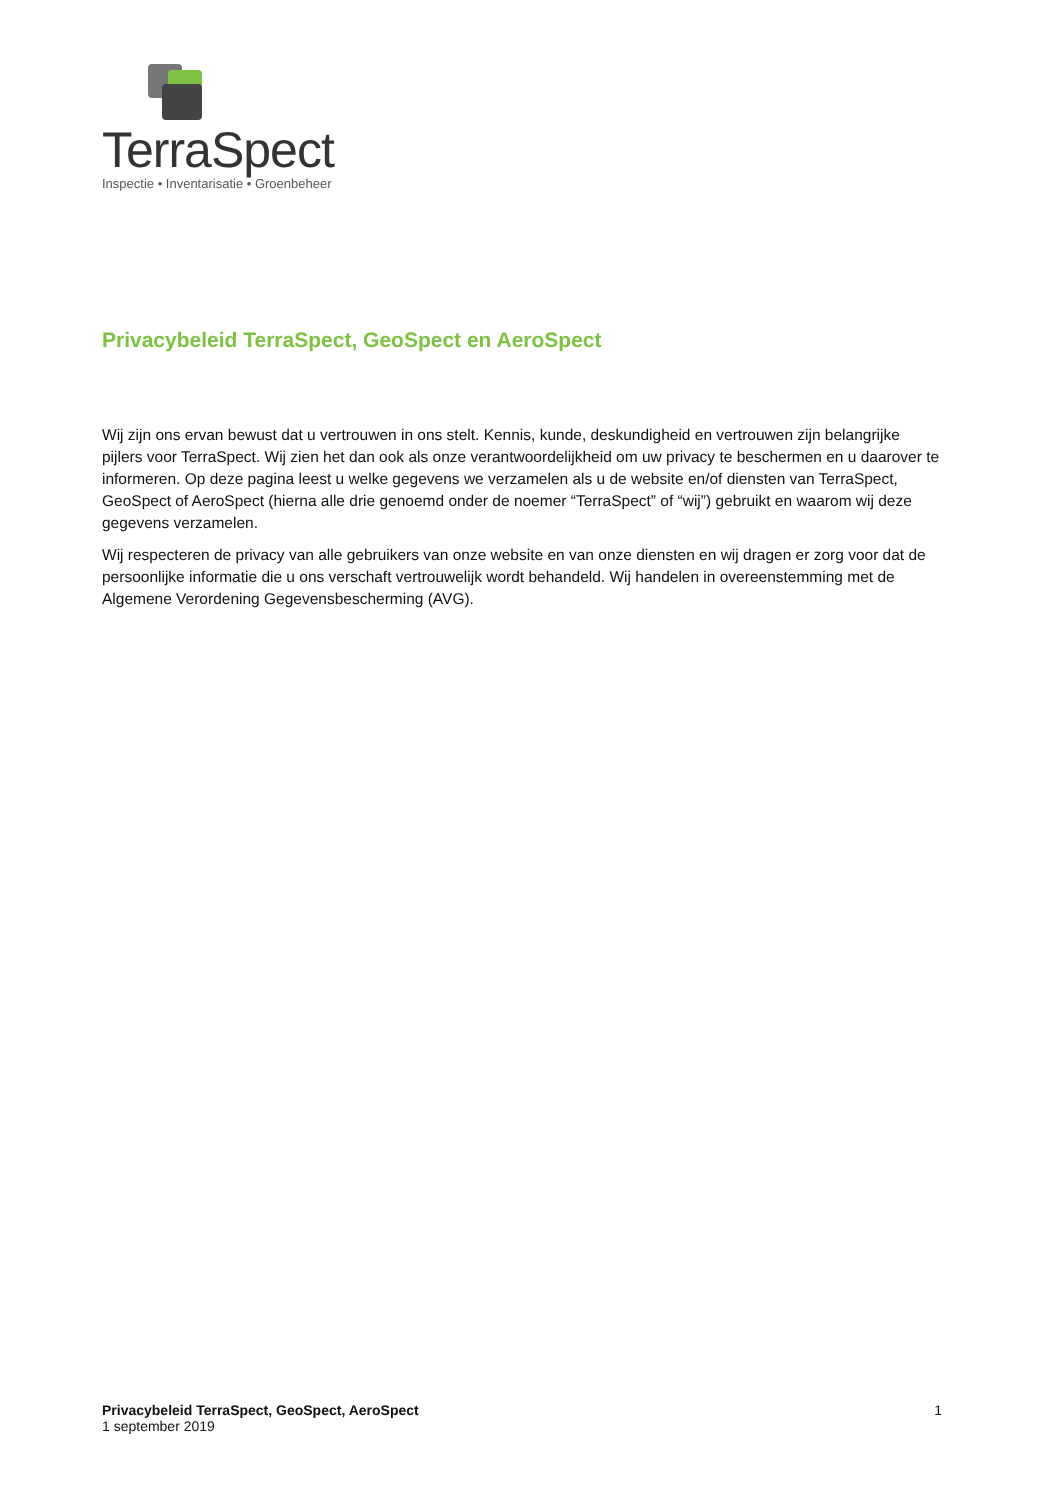TerraSpect
Inspectie • Inventarisatie • Groenbeheer
Privacybeleid TerraSpect, GeoSpect en AeroSpect
Wij zijn ons ervan bewust dat u vertrouwen in ons stelt. Kennis, kunde, deskundigheid en vertrouwen zijn belangrijke pijlers voor TerraSpect. Wij zien het dan ook als onze verantwoordelijkheid om uw privacy te beschermen en u daarover te informeren. Op deze pagina leest u welke gegevens we verzamelen als u de website en/of diensten van TerraSpect, GeoSpect of AeroSpect (hierna alle drie genoemd onder de noemer “TerraSpect” of “wij”) gebruikt en waarom wij deze gegevens verzamelen.
Wij respecteren de privacy van alle gebruikers van onze website en van onze diensten en wij dragen er zorg voor dat de persoonlijke informatie die u ons verschaft vertrouwelijk wordt behandeld. Wij handelen in overeenstemming met de Algemene Verordening Gegevensbescherming (AVG).
Privacybeleid TerraSpect, GeoSpect, AeroSpect
1 september 2019
1